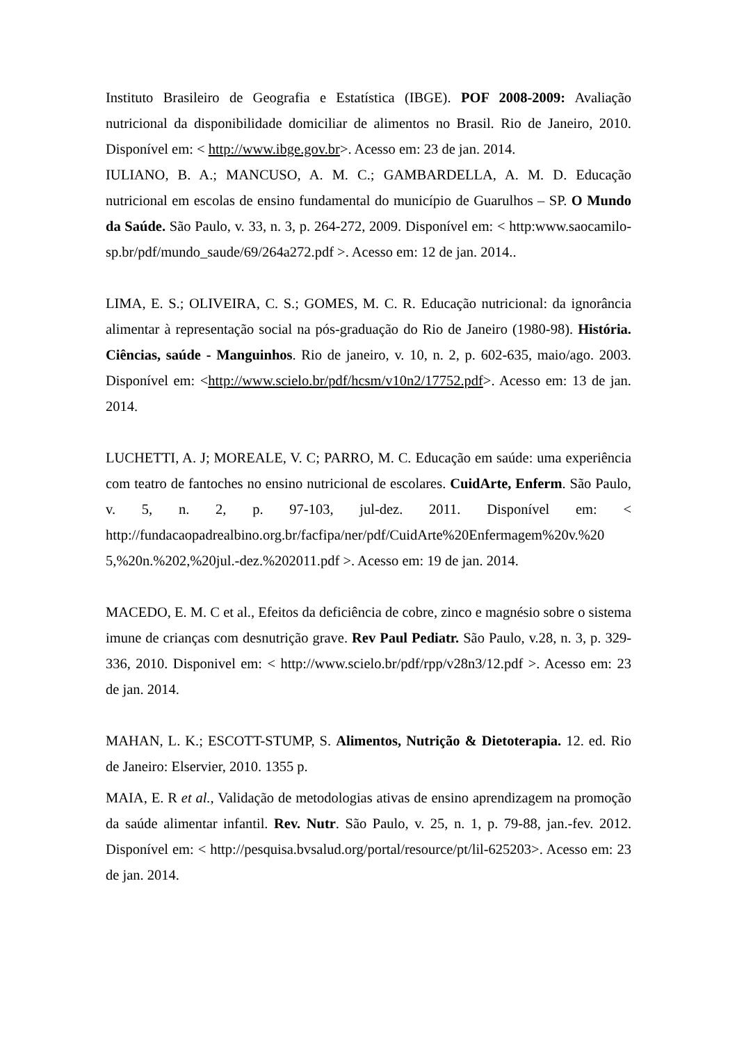Instituto Brasileiro de Geografia e Estatística (IBGE). POF 2008-2009: Avaliação nutricional da disponibilidade domiciliar de alimentos no Brasil. Rio de Janeiro, 2010. Disponível em: < http://www.ibge.gov.br>. Acesso em: 23 de jan. 2014.
IULIANO, B. A.; MANCUSO, A. M. C.; GAMBARDELLA, A. M. D. Educação nutricional em escolas de ensino fundamental do município de Guarulhos – SP. O Mundo da Saúde. São Paulo, v. 33, n. 3, p. 264-272, 2009. Disponível em: < http:www.saocamilo-sp.br/pdf/mundo_saude/69/264a272.pdf >. Acesso em: 12 de jan. 2014..
LIMA, E. S.; OLIVEIRA, C. S.; GOMES, M. C. R. Educação nutricional: da ignorância alimentar à representação social na pós-graduação do Rio de Janeiro (1980-98). História. Ciências, saúde - Manguinhos. Rio de janeiro, v. 10, n. 2, p. 602-635, maio/ago. 2003. Disponível em: <http://www.scielo.br/pdf/hcsm/v10n2/17752.pdf>. Acesso em: 13 de jan. 2014.
LUCHETTI, A. J; MOREALE, V. C; PARRO, M. C. Educação em saúde: uma experiência com teatro de fantoches no ensino nutricional de escolares. CuidArte, Enferm. São Paulo, v. 5, n. 2, p. 97-103, jul-dez. 2011. Disponível em: < http://fundacaopadrealbino.org.br/facfipa/ner/pdf/CuidArte%20Enfermagem%20v.%20 5,%20n.%202,%20jul.-dez.%202011.pdf >. Acesso em: 19 de jan. 2014.
MACEDO, E. M. C et al., Efeitos da deficiência de cobre, zinco e magnésio sobre o sistema imune de crianças com desnutrição grave. Rev Paul Pediatr. São Paulo, v.28, n. 3, p. 329-336, 2010. Disponivel em: < http://www.scielo.br/pdf/rpp/v28n3/12.pdf >. Acesso em: 23 de jan. 2014.
MAHAN, L. K.; ESCOTT-STUMP, S. Alimentos, Nutrição & Dietoterapia. 12. ed. Rio de Janeiro: Elservier, 2010. 1355 p.
MAIA, E. R et al., Validação de metodologias ativas de ensino aprendizagem na promoção da saúde alimentar infantil. Rev. Nutr. São Paulo, v. 25, n. 1, p. 79-88, jan.-fev. 2012. Disponível em: < http://pesquisa.bvsalud.org/portal/resource/pt/lil-625203>. Acesso em: 23 de jan. 2014.